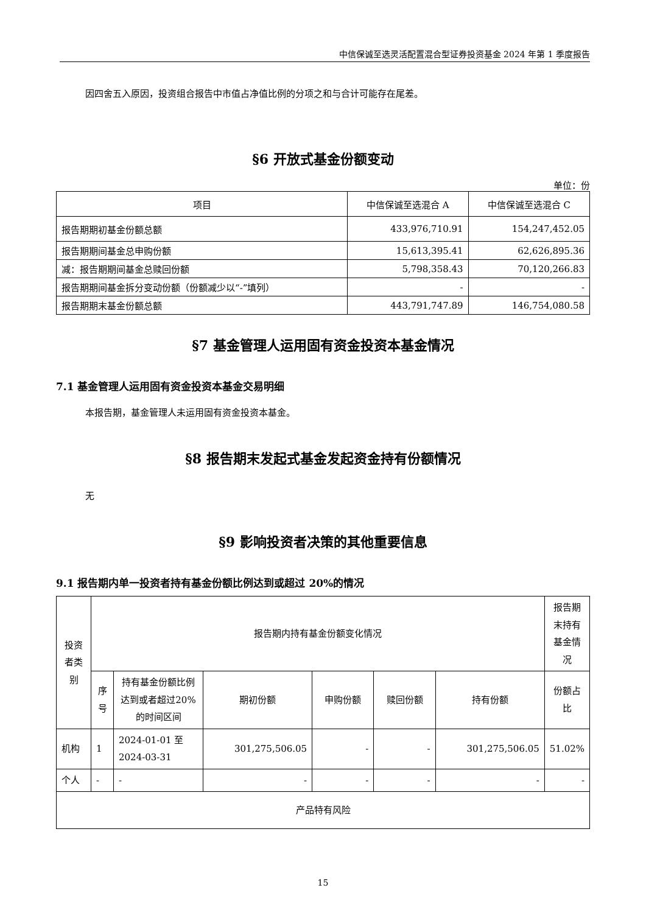中信保诚至选灵活配置混合型证券投资基金 2024 年第 1 季度报告
因四舍五入原因，投资组合报告中市值占净值比例的分项之和与合计可能存在尾差。
§6 开放式基金份额变动
单位：份
| 项目 | 中信保诚至选混合 A | 中信保诚至选混合 C |
| --- | --- | --- |
| 报告期期初基金份额总额 | 433,976,710.91 | 154,247,452.05 |
| 报告期期间基金总申购份额 | 15,613,395.41 | 62,626,895.36 |
| 减：报告期期间基金总赎回份额 | 5,798,358.43 | 70,120,266.83 |
| 报告期期间基金拆分变动份额（份额减少以“-”填列） | - | - |
| 报告期期末基金份额总额 | 443,791,747.89 | 146,754,080.58 |
§7 基金管理人运用固有资金投资本基金情况
7.1 基金管理人运用固有资金投资本基金交易明细
本报告期，基金管理人未运用固有资金投资本基金。
§8 报告期末发起式基金发起资金持有份额情况
无
§9 影响投资者决策的其他重要信息
9.1 报告期内单一投资者持有基金份额比例达到或超过 20%的情况
| 投资者类别 | 报告期内持有基金份额变化情况 | | | | | | 报告期末持有基金情况 |
| --- | --- | --- | --- | --- | --- | --- | --- |
| | 序号 | 持有基金份额比例达到或者超过20%的时间区间 | 期初份额 | 申购份额 | 赎回份额 | 持有份额 | 份额占比 |
| 机构 | 1 | 2024-01-01 至 2024-03-31 | 301,275,506.05 | - | - | 301,275,506.05 | 51.02% |
| 个人 | - | - | - | - | - | - | - |
| 产品特有风险 | | | | | | | |
15